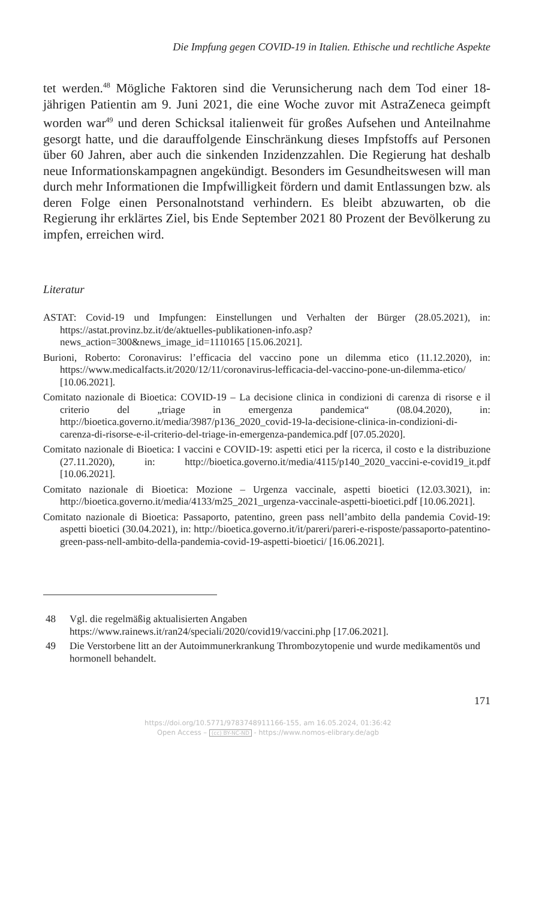Die Impfung gegen COVID-19 in Italien. Ethische und rechtliche Aspekte
tet werden.<sup>48</sup> Mögliche Faktoren sind die Verunsicherung nach dem Tod einer 18-jährigen Patientin am 9. Juni 2021, die eine Woche zuvor mit AstraZeneca geimpft worden war<sup>49</sup> und deren Schicksal italienweit für großes Aufsehen und Anteilnahme gesorgt hatte, und die darauffolgende Einschränkung dieses Impfstoffs auf Personen über 60 Jahren, aber auch die sinkenden Inzidenzzahlen. Die Regierung hat deshalb neue Informationskampagnen angekündigt. Besonders im Gesundheitswesen will man durch mehr Informationen die Impfwilligkeit fördern und damit Entlassungen bzw. als deren Folge einen Personalnotstand verhindern. Es bleibt abzuwarten, ob die Regierung ihr erklärtes Ziel, bis Ende September 2021 80 Prozent der Bevölkerung zu impfen, erreichen wird.
Literatur
ASTAT: Covid-19 und Impfungen: Einstellungen und Verhalten der Bürger (28.05.2021), in: https://astat.provinz.bz.it/de/aktuelles-publikationen-info.asp?news_action=300&news_image_id=1110165 [15.06.2021].
Burioni, Roberto: Coronavirus: l’efficacia del vaccino pone un dilemma etico (11.12.2020), in: https://www.medicalfacts.it/2020/12/11/coronavirus-lefficacia-del-vaccino-pone-un-dilemma-etico/ [10.06.2021].
Comitato nazionale di Bioetica: COVID-19 – La decisione clinica in condizioni di carenza di risorse e il criterio del „triage in emergenza pandemica“ (08.04.2020), in: http://bioetica.governo.it/media/3987/p136_2020_covid-19-la-decisione-clinica-in-condizioni-di-carenza-di-risorse-e-il-criterio-del-triage-in-emergenza-pandemica.pdf [07.05.2020].
Comitato nazionale di Bioetica: I vaccini e COVID-19: aspetti etici per la ricerca, il costo e la distribuzione (27.11.2020), in: http://bioetica.governo.it/media/4115/p140_2020_vaccini-e-covid19_it.pdf [10.06.2021].
Comitato nazionale di Bioetica: Mozione – Urgenza vaccinale, aspetti bioetici (12.03.3021), in: http://bioetica.governo.it/media/4133/m25_2021_urgenza-vaccinale-aspetti-bioetici.pdf [10.06.2021].
Comitato nazionale di Bioetica: Passaporto, patentino, green pass nell’ambito della pandemia Covid-19: aspetti bioetici (30.04.2021), in: http://bioetica.governo.it/it/pareri/pareri-e-risposte/passaporto-patentino-green-pass-nell-ambito-della-pandemia-covid-19-aspetti-bioetici/ [16.06.2021].
48 Vgl. die regelmäßig aktualisierten Angaben https://www.rainews.it/ran24/speciali/2020/covid19/vaccini.php [17.06.2021].
49 Die Verstorbene litt an der Autoimmunerkrankung Thrombozytopenie und wurde medikamentös und hormonell behandelt.
171
https://doi.org/10.5771/9783748911166-155, am 16.05.2024, 01:36:42
Open Access – (cc) BY-NC-ND - https://www.nomos-elibrary.de/agb